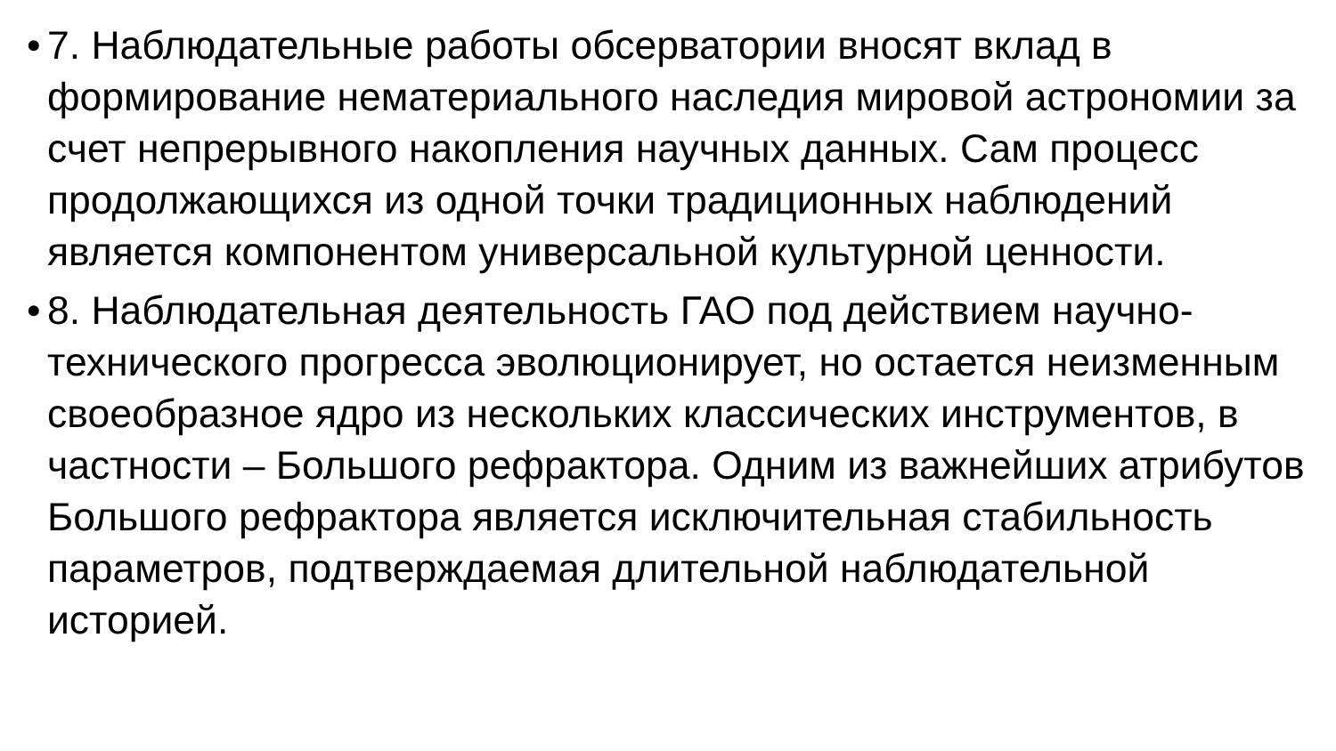• 7. Наблюдательные работы обсерватории вносят вклад в формирование нематериального наследия мировой астрономии за счет непрерывного накопления научных данных. Сам процесс продолжающихся из одной точки традиционных наблюдений является компонентом универсальной культурной ценности.
• 8. Наблюдательная деятельность ГАО под действием научно-технического прогресса эволюционирует, но остается неизменным своеобразное ядро из нескольких классических инструментов, в частности – Большого рефрактора. Одним из важнейших атрибутов Большого рефрактора является исключительная стабильность параметров, подтверждаемая длительной наблюдательной историей.